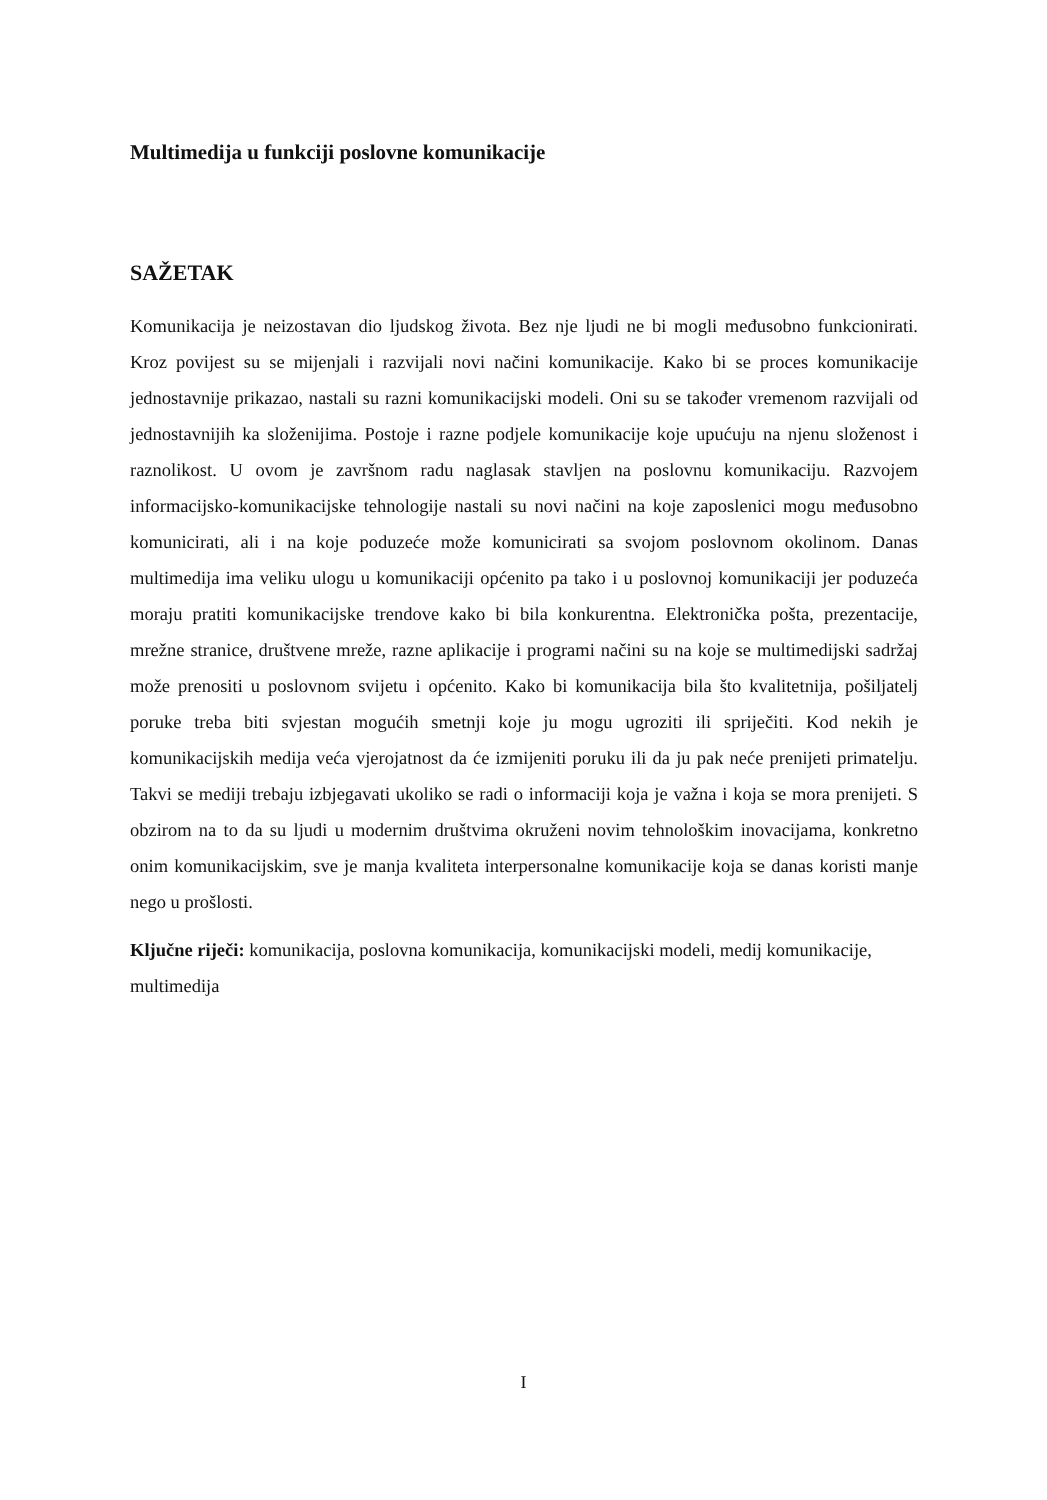Multimedija u funkciji poslovne komunikacije
SAŽETAK
Komunikacija je neizostavan dio ljudskog života. Bez nje ljudi ne bi mogli međusobno funkcionirati. Kroz povijest su se mijenjali i razvijali novi načini komunikacije. Kako bi se proces komunikacije jednostavnije prikazao, nastali su razni komunikacijski modeli. Oni su se također vremenom razvijali od jednostavnijih ka složenijima. Postoje i razne podjele komunikacije koje upućuju na njenu složenost i raznolikost. U ovom je završnom radu naglasak stavljen na poslovnu komunikaciju. Razvojem informacijsko-komunikacijske tehnologije nastali su novi načini na koje zaposlenici mogu međusobno komunicirati, ali i na koje poduzeće može komunicirati sa svojom poslovnom okolinom. Danas multimedija ima veliku ulogu u komunikaciji općenito pa tako i u poslovnoj komunikaciji jer poduzeća moraju pratiti komunikacijske trendove kako bi bila konkurentna. Elektronička pošta, prezentacije, mrežne stranice, društvene mreže, razne aplikacije i programi načini su na koje se multimedijski sadržaj može prenositi u poslovnom svijetu i općenito. Kako bi komunikacija bila što kvalitetnija, pošiljatelj poruke treba biti svjestan mogućih smetnji koje ju mogu ugroziti ili spriječiti. Kod nekih je komunikacijskih medija veća vjerojatnost da će izmijeniti poruku ili da ju pak neće prenijeti primatelju. Takvi se mediji trebaju izbjegavati ukoliko se radi o informaciji koja je važna i koja se mora prenijeti. S obzirom na to da su ljudi u modernim društvima okruženi novim tehnološkim inovacijama, konkretno onim komunikacijskim, sve je manja kvaliteta interpersonalne komunikacije koja se danas koristi manje nego u prošlosti.
Ključne riječi: komunikacija, poslovna komunikacija, komunikacijski modeli, medij komunikacije, multimedija
I